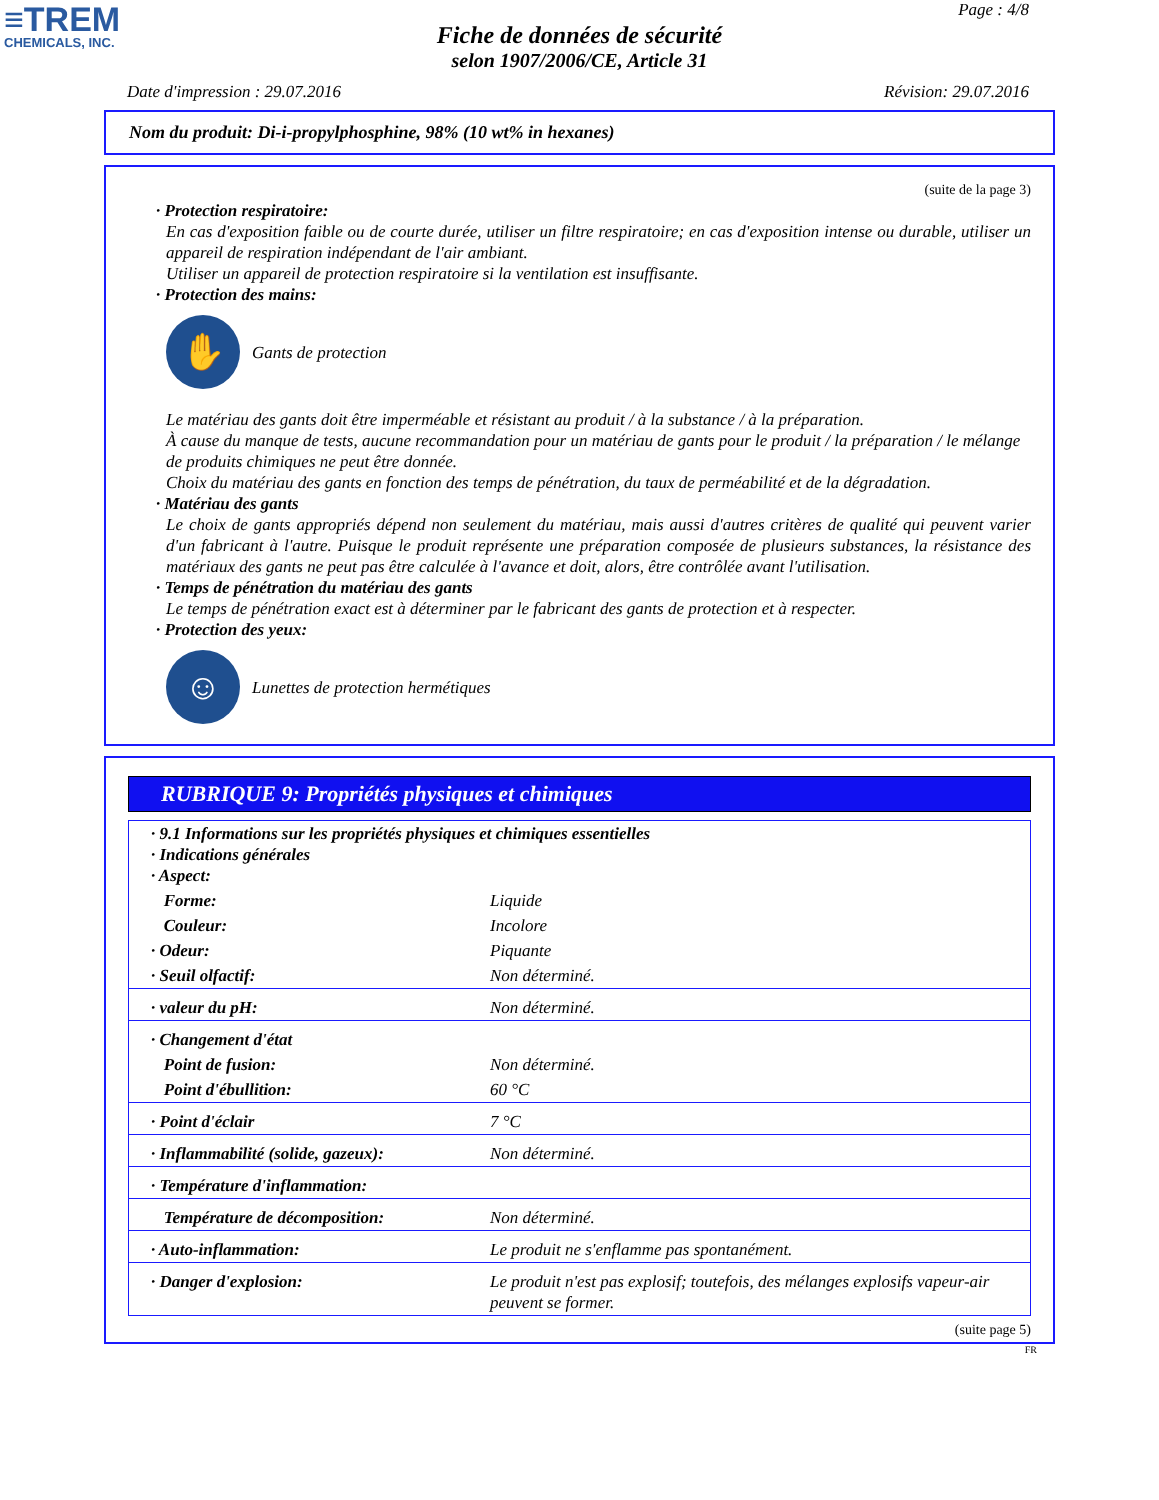≡TREM
CHEMICALS, INC.
Page : 4/8
Fiche de données de sécurité
selon 1907/2006/CE, Article 31
Date d'impression : 29.07.2016 Révision: 29.07.2016
Nom du produit: Di-i-propylphosphine, 98% (10 wt% in hexanes)
(suite de la page 3)
· Protection respiratoire:
En cas d'exposition faible ou de courte durée, utiliser un filtre respiratoire; en cas d'exposition intense ou durable, utiliser un appareil de respiration indépendant de l'air ambiant.
Utiliser un appareil de protection respiratoire si la ventilation est insuffisante.
· Protection des mains:
✋
Gants de protection
Le matériau des gants doit être imperméable et résistant au produit / à la substance / à la préparation.
À cause du manque de tests, aucune recommandation pour un matériau de gants pour le produit / la préparation / le mélange de produits chimiques ne peut être donnée.
Choix du matériau des gants en fonction des temps de pénétration, du taux de perméabilité et de la dégradation.
· Matériau des gants
Le choix de gants appropriés dépend non seulement du matériau, mais aussi d'autres critères de qualité qui peuvent varier d'un fabricant à l'autre. Puisque le produit représente une préparation composée de plusieurs substances, la résistance des matériaux des gants ne peut pas être calculée à l'avance et doit, alors, être contrôlée avant l'utilisation.
· Temps de pénétration du matériau des gants
Le temps de pénétration exact est à déterminer par le fabricant des gants de protection et à respecter.
· Protection des yeux:
☺
Lunettes de protection hermétiques
RUBRIQUE 9: Propriétés physiques et chimiques
| · 9.1 Informations sur les propriétés physiques et chimiques essentielles · Indications générales · Aspect: | |
| Forme: | Liquide |
| Couleur: | Incolore |
| · Odeur: | Piquante |
| · Seuil olfactif: | Non déterminé. |
| · valeur du pH: | Non déterminé. |
| · Changement d'état | |
| Point de fusion: | Non déterminé. |
| Point d'ébullition: | 60 °C |
| · Point d'éclair | 7 °C |
| · Inflammabilité (solide, gazeux): | Non déterminé. |
| · Température d'inflammation: | |
| Température de décomposition: | Non déterminé. |
| · Auto-inflammation: | Le produit ne s'enflamme pas spontanément. |
| · Danger d'explosion: | Le produit n'est pas explosif; toutefois, des mélanges explosifs vapeur-air peuvent se former. |
(suite page 5)
FR